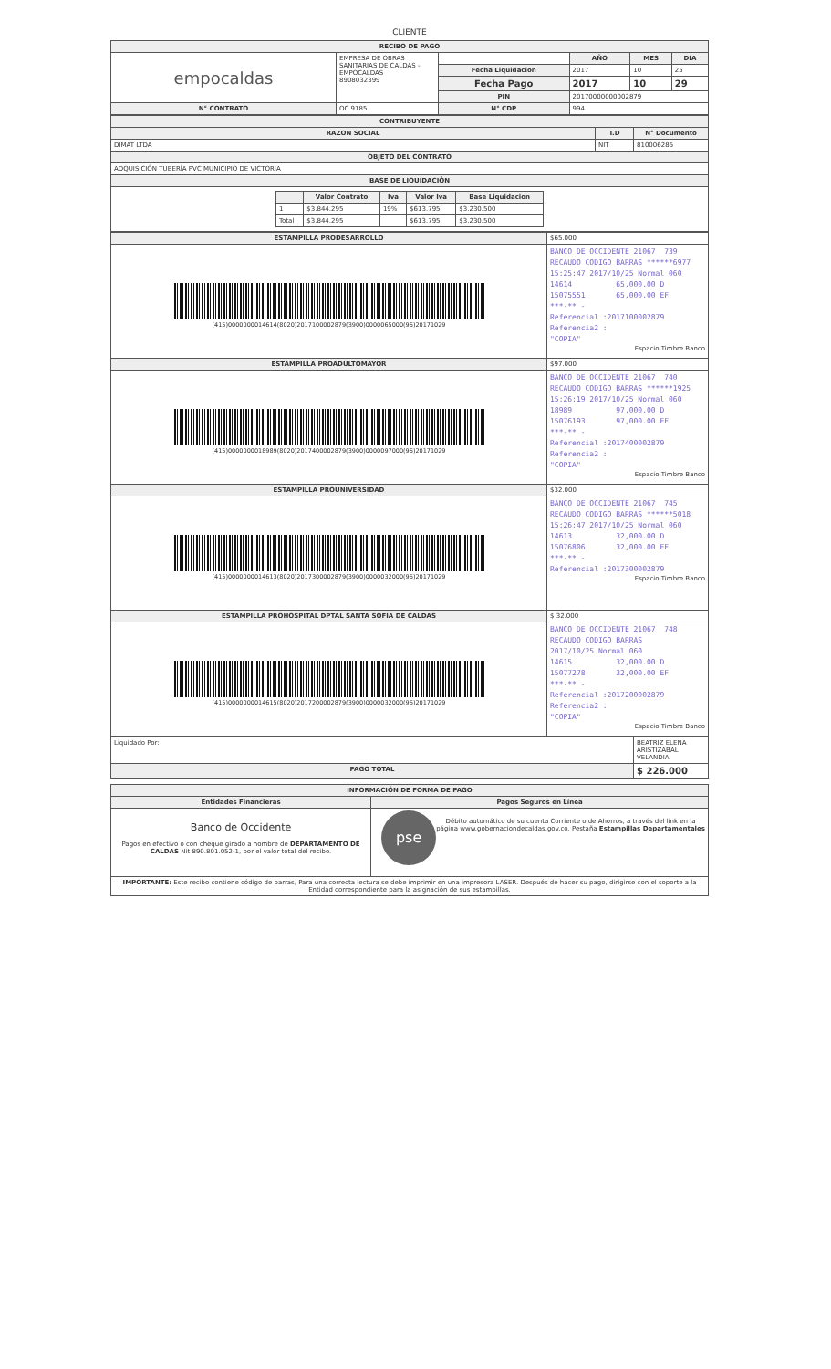CLIENTE
| RECIBO DE PAGO | | | | | |
| --- | --- | --- | --- | --- | --- |
| empocaldas | EMPRESA DE OBRAS SANITARIAS DE CALDAS - EMPOCALDAS 8908032399 | | AÑO | MES | DIA |
| | | Fecha Liquidacion | 2017 | 10 | 25 |
| | | Fecha Pago | 2017 | 10 | 29 |
| | | PIN | 20170000000002879 | | |
| N° CONTRATO | OC 9185 | N° CDP | 994 | | |
| CONTRIBUYENTE | | |
| --- | --- | --- |
| RAZON SOCIAL | T.D | N° Documento |
| DIMAT LTDA | NIT | 810006285 |
| OBJETO DEL CONTRATO | | |
| ADQUISICIÓN TUBERÍA PVC MUNICIPIO DE VICTORIA | | |
| BASE DE LIQUIDACIÓN | | |
| / / Valor Contrato / Iva / Valor Iva / Base Liquidacion / / --- / --- / --- / --- / --- / / 1 / $3.844.295 / 19% / $613.795 / $3.230.500 / / Total / $3.844.295 / / $613.795 / $3.230.500 / | | |
| ESTAMPILLA PRODESARROLLO | $65.000 |
| (415)0000000014614(8020)2017100002879(3900)0000065000(96)20171029 | BANCO DE OCCIDENTE 21067 739 RECAUDO CODIGO BARRAS ******6977 15:25:47 2017/10/25 Normal 060 14614 65,000.00 D 15075551 65,000.00 EF ***-** - Referencial :2017100002879 Referencia2 : "COPIA" Espacio Timbre Banco |
| ESTAMPILLA PROADULTOMAYOR | $97.000 |
| (415)0000000018989(8020)2017400002879(3900)0000097000(96)20171029 | BANCO DE OCCIDENTE 21067 740 RECAUDO CODIGO BARRAS ******1925 15:26:19 2017/10/25 Normal 060 18989 97,000.00 D 15076193 97,000.00 EF ***-** - Referencial :2017400002879 Referencia2 : "COPIA" Espacio Timbre Banco |
| ESTAMPILLA PROUNIVERSIDAD | $32.000 |
| (415)0000000014613(8020)2017300002879(3900)0000032000(96)20171029 | BANCO DE OCCIDENTE 21067 745 RECAUDO CODIGO BARRAS ******5018 15:26:47 2017/10/25 Normal 060 14613 32,000.00 D 15076806 32,000.00 EF ***-** - Referencial :2017300002879 Espacio Timbre Banco |
| ESTAMPILLA PROHOSPITAL DPTAL SANTA SOFIA DE CALDAS | $ 32.000 |
| (415)0000000014615(8020)2017200002879(3900)0000032000(96)20171029 | BANCO DE OCCIDENTE 21067 748 RECAUDO CODIGO BARRAS 2017/10/25 Normal 060 14615 32,000.00 D 15077278 32,000.00 EF ***-** - Referencial :2017200002879 Referencia2 : "COPIA" Espacio Timbre Banco |
| Liquidado Por: | BEATRIZ ELENA ARISTIZABAL VELANDIA |
| PAGO TOTAL | $ 226.000 |
| INFORMACIÓN DE FORMA DE PAGO | |
| --- | --- |
| Entidades Financieras | Pagos Seguros en Línea |
| Banco de Occidente Pagos en efectivo o con cheque girado a nombre de DEPARTAMENTO DE CALDAS Nit 890.801.052-1, por el valor total del recibo. | pse Débito automático de su cuenta Corriente o de Ahorros, a través del link en la página www.gobernaciondecaldas.gov.co. Pestaña Estampillas Departamentales |
| IMPORTANTE: Este recibo contiene código de barras, Para una correcta lectura se debe imprimir en una impresora LASER. Después de hacer su pago, dirigirse con el soporte a la Entidad correspondiente para la asignación de sus estampillas. | |